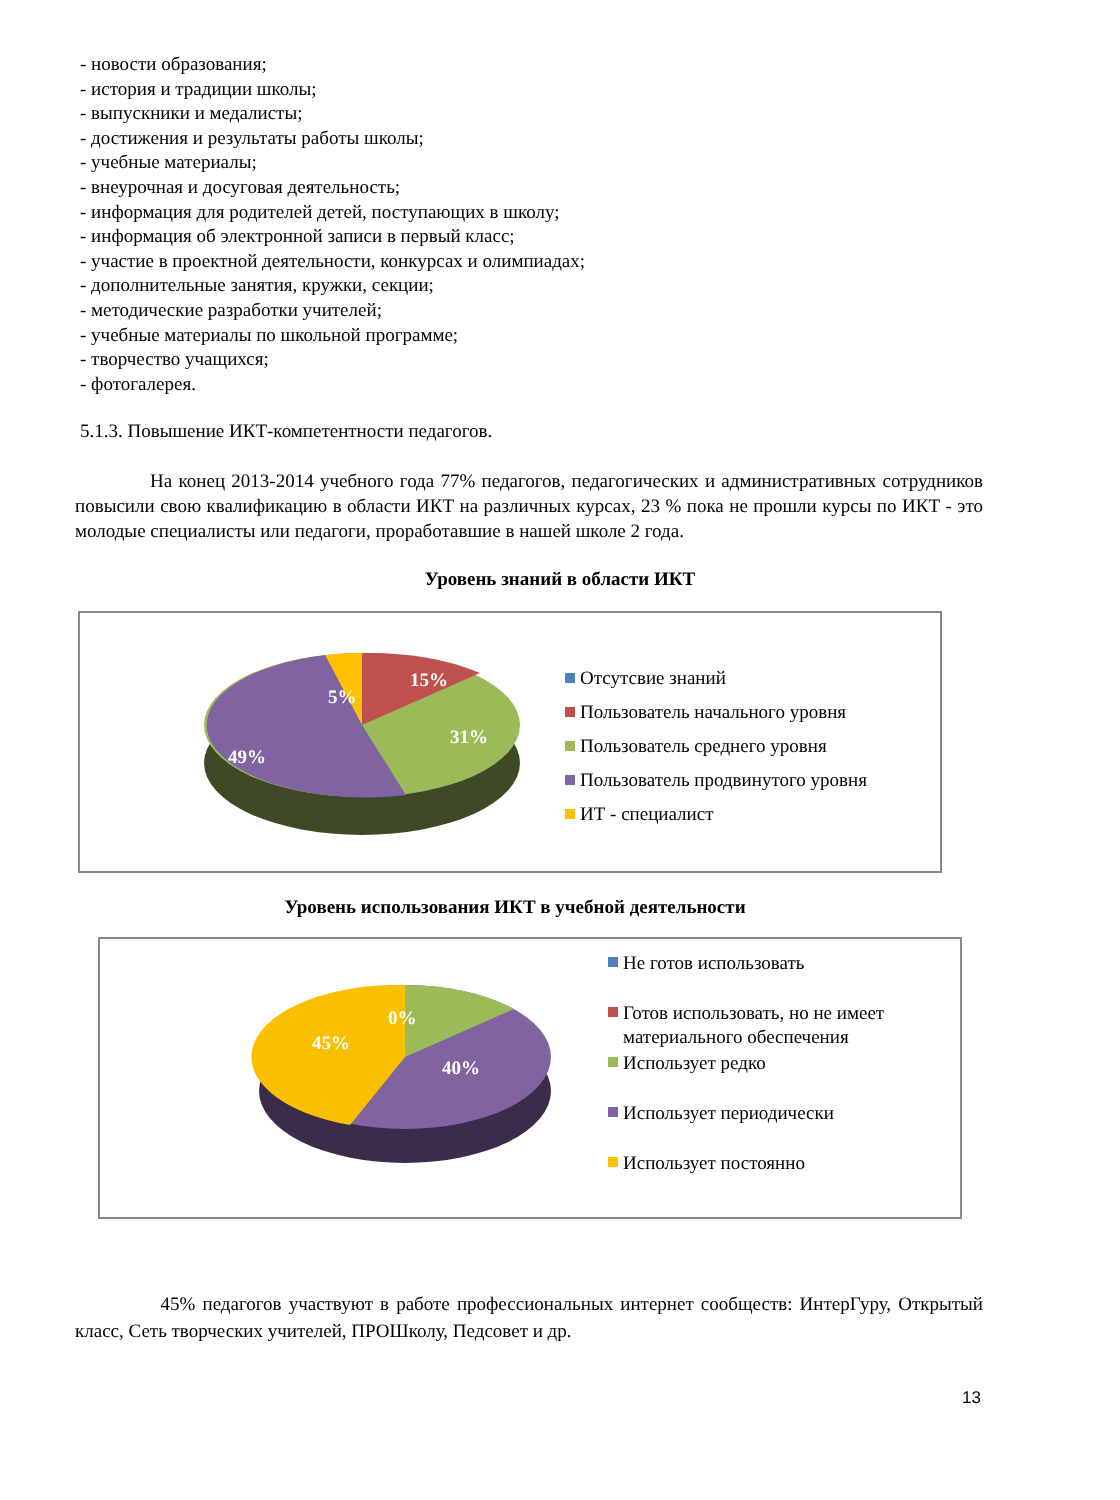- новости образования;
- история и традиции школы;
- выпускники и медалисты;
- достижения и результаты работы школы;
- учебные материалы;
- внеурочная и досуговая деятельность;
- информация для родителей детей, поступающих в школу;
- информация об электронной записи в первый класс;
- участие в проектной деятельности, конкурсах и олимпиадах;
- дополнительные занятия, кружки, секции;
- методические разработки учителей;
- учебные материалы по школьной программе;
- творчество учащихся;
- фотогалерея.
5.1.3. Повышение ИКТ-компетентности педагогов.
На конец 2013-2014 учебного года 77% педагогов, педагогических и административных сотрудников повысили свою квалификацию в области ИКТ на различных курсах, 23 % пока не прошли курсы по ИКТ - это молодые специалисты или педагоги, проработавшие в нашей школе 2 года.
Уровень знаний в области ИКТ
15%
5%
31%
49%
Отсутсвие знаний
Пользователь начального уровня
Пользователь среднего уровня
Пользователь продвинутого уровня
ИТ - специалист
Уровень использования ИКТ в учебной деятельности
0%
45%
40%
Не готов использовать
Готов использовать, но не имеет
материального обеспечения
Использует редко
Использует периодически
Использует постоянно
45% педагогов участвуют в работе профессиональных интернет сообществ: ИнтерГуру, Открытый класс, Сеть творческих учителей, ПРОШколу, Педсовет и др.
13